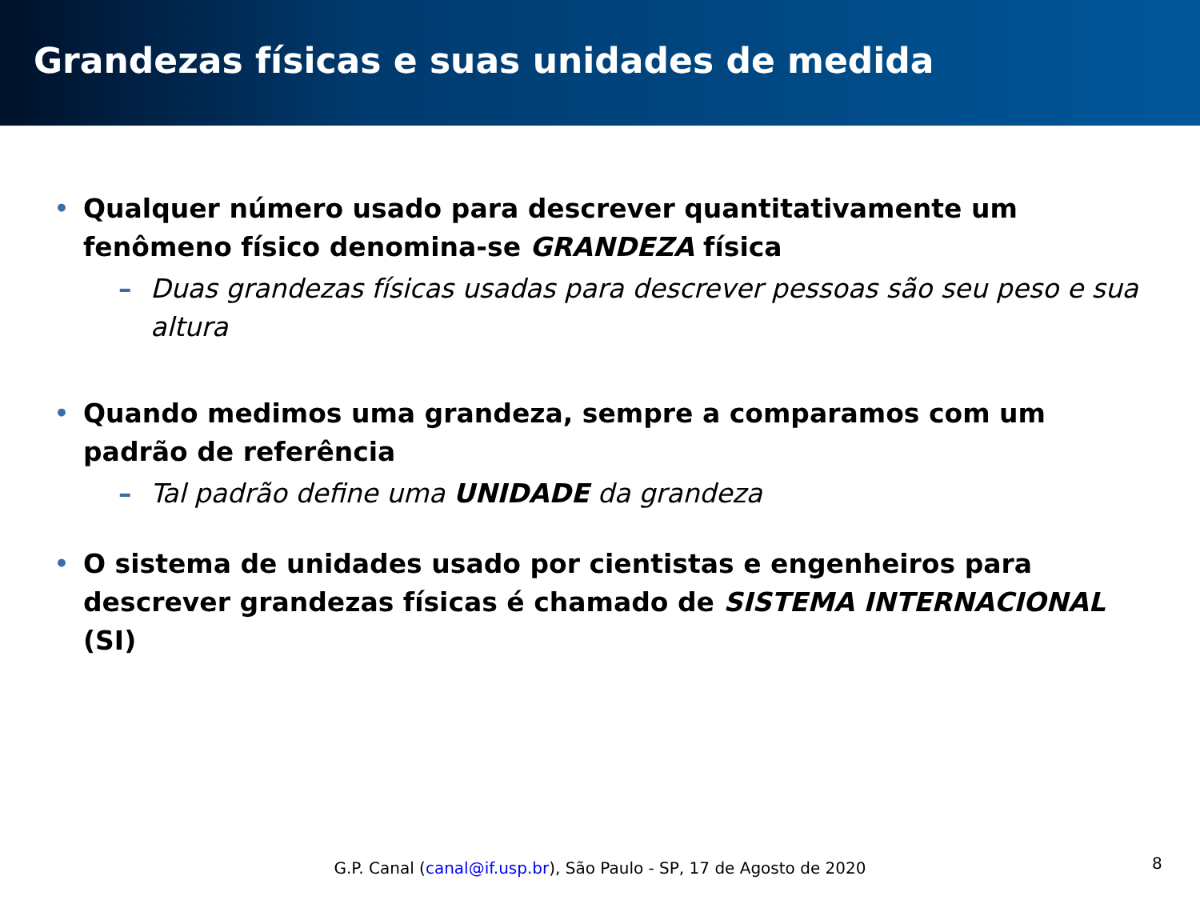Grandezas físicas e suas unidades de medida
• Qualquer número usado para descrever quantitativamente um fenômeno físico denomina-se GRANDEZA física
– Duas grandezas físicas usadas para descrever pessoas são seu peso e sua altura
• Quando medimos uma grandeza, sempre a comparamos com um padrão de referência
– Tal padrão define uma UNIDADE da grandeza
• O sistema de unidades usado por cientistas e engenheiros para descrever grandezas físicas é chamado de SISTEMA INTERNACIONAL (SI)
G.P. Canal (canal@if.usp.br), São Paulo - SP, 17 de Agosto de 2020 8